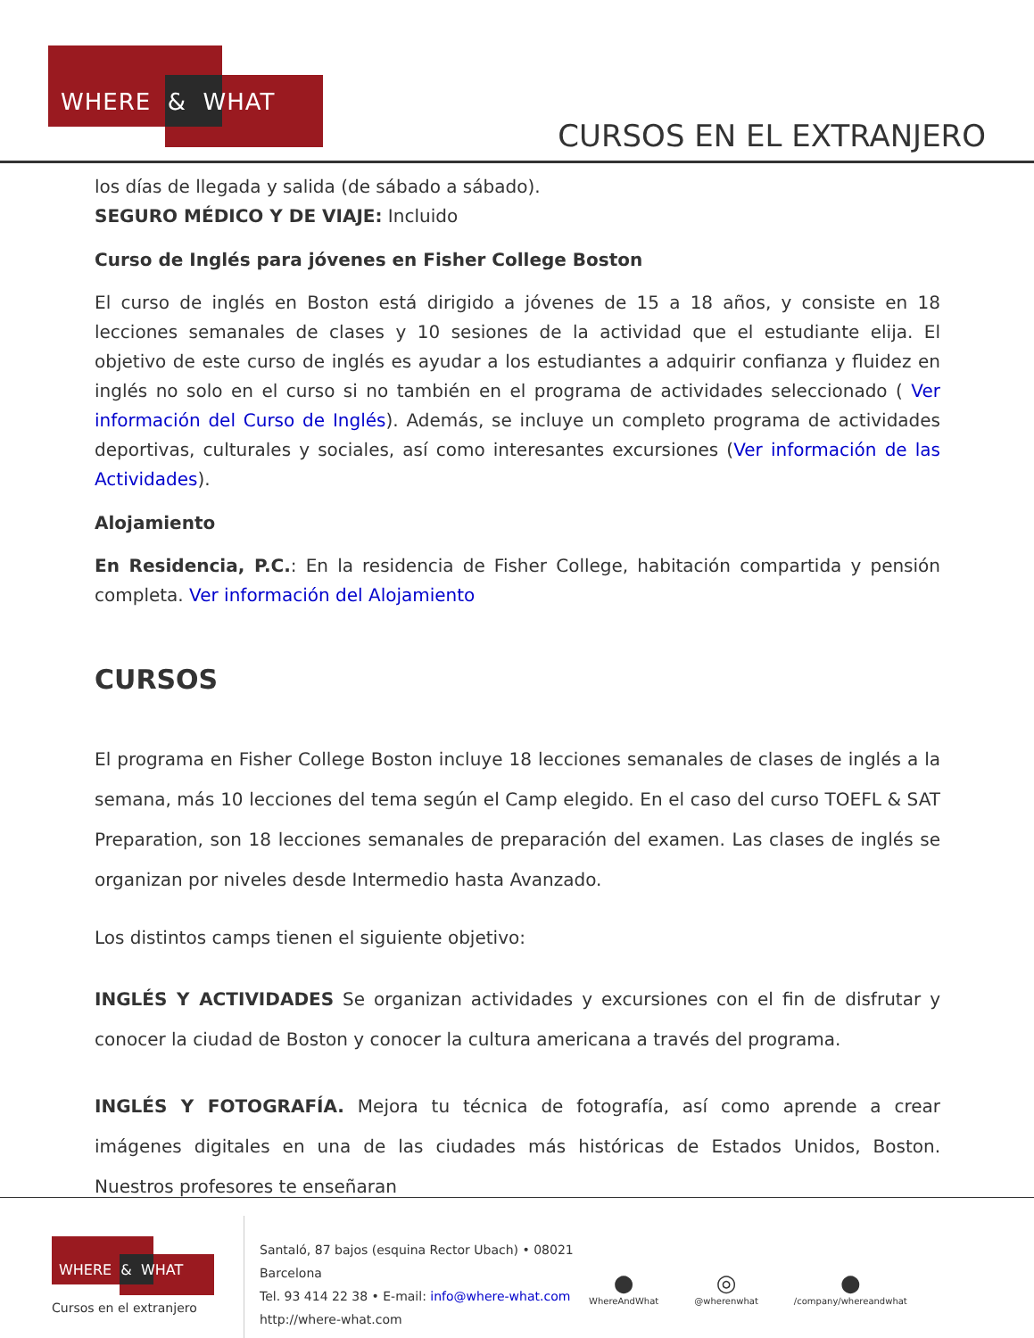WHERE & WHAT
CURSOS EN EL EXTRANJERO
los días de llegada y salida (de sábado a sábado).
SEGURO MÉDICO Y DE VIAJE: Incluido
Curso de Inglés para jóvenes en Fisher College Boston
El curso de inglés en Boston está dirigido a jóvenes de 15 a 18 años, y consiste en 18 lecciones semanales de clases y 10 sesiones de la actividad que el estudiante elija. El objetivo de este curso de inglés es ayudar a los estudiantes a adquirir confianza y fluidez en inglés no solo en el curso si no también en el programa de actividades seleccionado ( Ver información del Curso de Inglés). Además, se incluye un completo programa de actividades deportivas, culturales y sociales, así como interesantes excursiones (Ver información de las Actividades).
Alojamiento
En Residencia, P.C.: En la residencia de Fisher College, habitación compartida y pensión completa. Ver información del Alojamiento
CURSOS
El programa en Fisher College Boston incluye 18 lecciones semanales de clases de inglés a la semana, más 10 lecciones del tema según el Camp elegido. En el caso del curso TOEFL & SAT Preparation, son 18 lecciones semanales de preparación del examen. Las clases de inglés se organizan por niveles desde Intermedio hasta Avanzado.
Los distintos camps tienen el siguiente objetivo:
INGLÉS Y ACTIVIDADES Se organizan actividades y excursiones con el fin de disfrutar y conocer la ciudad de Boston y conocer la cultura americana a través del programa.
INGLÉS Y FOTOGRAFÍA. Mejora tu técnica de fotografía, así como aprende a crear imágenes digitales en una de las ciudades más históricas de Estados Unidos, Boston. Nuestros profesores te enseñaran
WHERE & WHAT
Cursos en el extranjero
Santaló, 87 bajos (esquina Rector Ubach) • 08021
Barcelona
Tel. 93 414 22 38 • E-mail: info@where-what.com
http://where-what.com
●
WhereAndWhat
◎
@wherenwhat
●
/company/whereandwhat